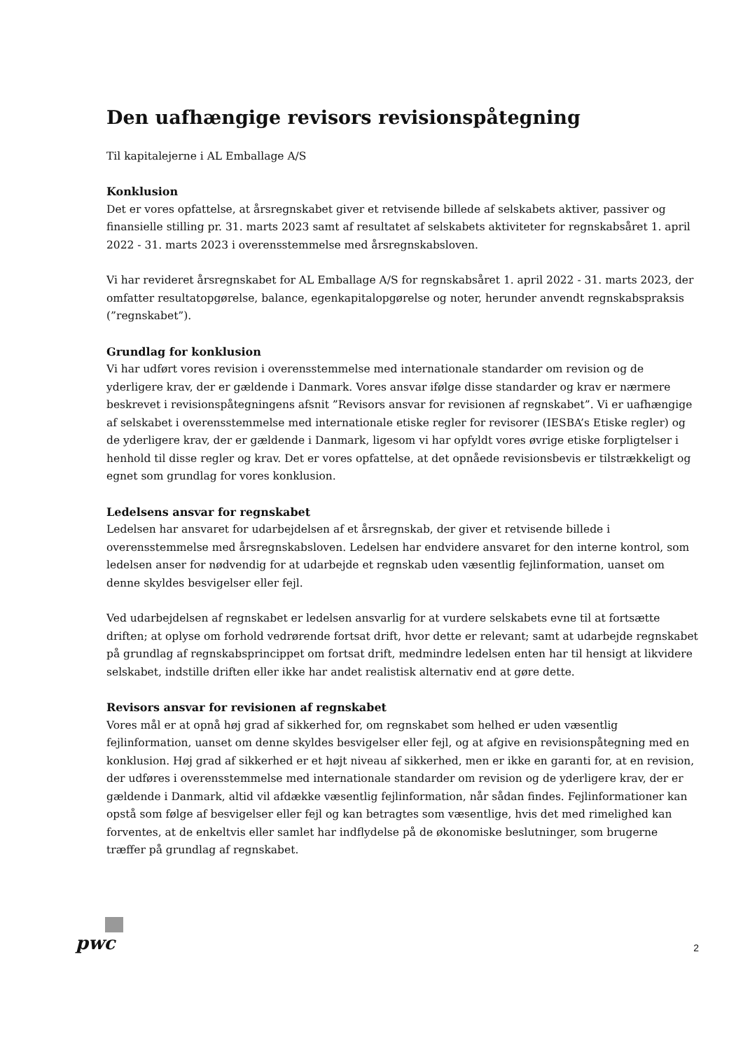Den uafhængige revisors revisionspåtegning
Til kapitalejerne i AL Emballage A/S
Konklusion
Det er vores opfattelse, at årsregnskabet giver et retvisende billede af selskabets aktiver, passiver og finansielle stilling pr. 31. marts 2023 samt af resultatet af selskabets aktiviteter for regnskabsåret 1. april 2022 - 31. marts 2023 i overensstemmelse med årsregnskabsloven.
Vi har revideret årsregnskabet for AL Emballage A/S for regnskabsåret 1. april 2022 - 31. marts 2023, der omfatter resultatopgørelse, balance, egenkapitalopgørelse og noter, herunder anvendt regnskabspraksis (”regnskabet”).
Grundlag for konklusion
Vi har udført vores revision i overensstemmelse med internationale standarder om revision og de yderligere krav, der er gældende i Danmark. Vores ansvar ifølge disse standarder og krav er nærmere beskrevet i revisionspåtegningens afsnit ”Revisors ansvar for revisionen af regnskabet”. Vi er uafhængige af selskabet i overensstemmelse med internationale etiske regler for revisorer (IESBA’s Etiske regler) og de yderligere krav, der er gældende i Danmark, ligesom vi har opfyldt vores øvrige etiske forpligtelser i henhold til disse regler og krav. Det er vores opfattelse, at det opnåede revisionsbevis er tilstrækkeligt og egnet som grundlag for vores konklusion.
Ledelsens ansvar for regnskabet
Ledelsen har ansvaret for udarbejdelsen af et årsregnskab, der giver et retvisende billede i overensstemmelse med årsregnskabsloven. Ledelsen har endvidere ansvaret for den interne kontrol, som ledelsen anser for nødvendig for at udarbejde et regnskab uden væsentlig fejlinformation, uanset om denne skyldes besvigelser eller fejl.
Ved udarbejdelsen af regnskabet er ledelsen ansvarlig for at vurdere selskabets evne til at fortsætte driften; at oplyse om forhold vedrørende fortsat drift, hvor dette er relevant; samt at udarbejde regnskabet på grundlag af regnskabsprincippet om fortsat drift, medmindre ledelsen enten har til hensigt at likvidere selskabet, indstille driften eller ikke har andet realistisk alternativ end at gøre dette.
Revisors ansvar for revisionen af regnskabet
Vores mål er at opnå høj grad af sikkerhed for, om regnskabet som helhed er uden væsentlig fejlinformation, uanset om denne skyldes besvigelser eller fejl, og at afgive en revisionspåtegning med en konklusion. Høj grad af sikkerhed er et højt niveau af sikkerhed, men er ikke en garanti for, at en revision, der udføres i overensstemmelse med internationale standarder om revision og de yderligere krav, der er gældende i Danmark, altid vil afdække væsentlig fejlinformation, når sådan findes. Fejlinformationer kan opstå som følge af besvigelser eller fejl og kan betragtes som væsentlige, hvis det med rimelighed kan forventes, at de enkeltvis eller samlet har indflydelse på de økonomiske beslutninger, som brugerne træffer på grundlag af regnskabet.
pwc
2